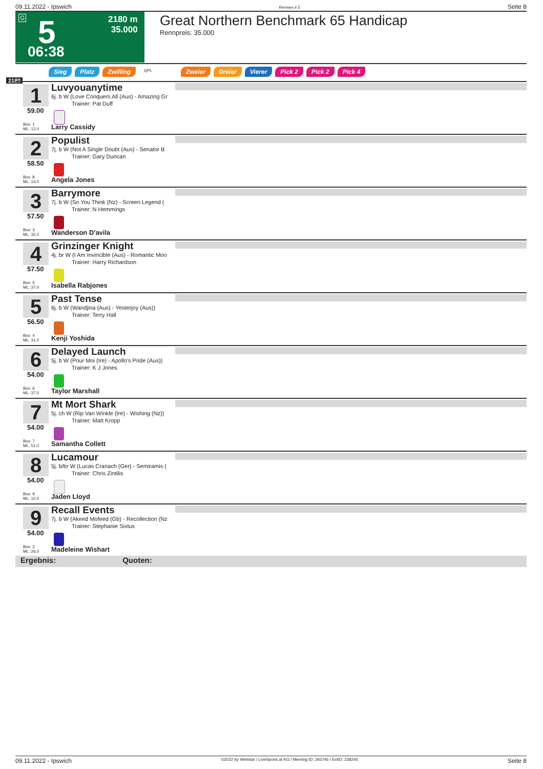09.11.2022 - Ipswich Rennen # 5 Seite 8
G 5 2180 m
35.000
06:38
Great Northern Benchmark 65 Handicap
Rennpreis: 35.000
Sieg Platz Zwilling QPL Zweier Dreier Vierer Pick 2 Pick 2 Pick 4
2180
1
59.00
Box: 1
ML: 12,0
Luvyouanytime
6j. b W (Love Conquers All (Aus) - Amazing Gr
Trainer: Pat Duff
Larry Cassidy
2
58.50
Box: 8
ML: 14,0
Populist
7j. b W (Not A Single Doubt (Aus) - Senator B
Trainer: Gary Duncan
Angela Jones
3
57.50
Box: 3
ML: 32,0
Barrymore
7j. b W (So You Think (Nz) - Screen Legend (
Trainer: N Hemmings
Wanderson D'avila
4
57.50
Box: 5
ML: 37,0
Grinzinger Knight
4j. br W (I Am Invincible (Aus) - Romantic Moo
Trainer: Harry Richardson
Isabella Rabjones
5
56.50
Box: 4
ML: 31,0
Past Tense
6j. b W (Wandjina (Aus) - Yesterjoy (Aus))
Trainer: Terry Hall
Kenji Yoshida
6
54.00
Box: 6
ML: 37,0
Delayed Launch
5j. b W (Pour Moi (Ire) - Apollo's Pride (Aus))
Trainer: K J Jones
Taylor Marshall
7
54.00
Box: 7
ML: 51,0
Mt Mort Shark
5j. ch W (Rip Van Winkle (Ire) - Wishing (Nz))
Trainer: Matt Kropp
Samantha Collett
8
54.00
Box: 9
ML: 10,0
Lucamour
5j. b/br W (Lucas Cranach (Ger) - Semiramis (
Trainer: Chris Zintilis
Jaden Lloyd
9
54.00
Box: 2
ML: 26,0
Recall Events
7j. b W (Akeed Mofeed (Gb) - Recollection (Nz
Trainer: Stephanie Sixtus
Madeleine Wishart
Ergebnis: Quoten:
09.11.2022 - Ipswich ©2022 by Wettstar / LiveSports.at KG / Meeting ID: 293746 / ExtID: 238245 Seite 8